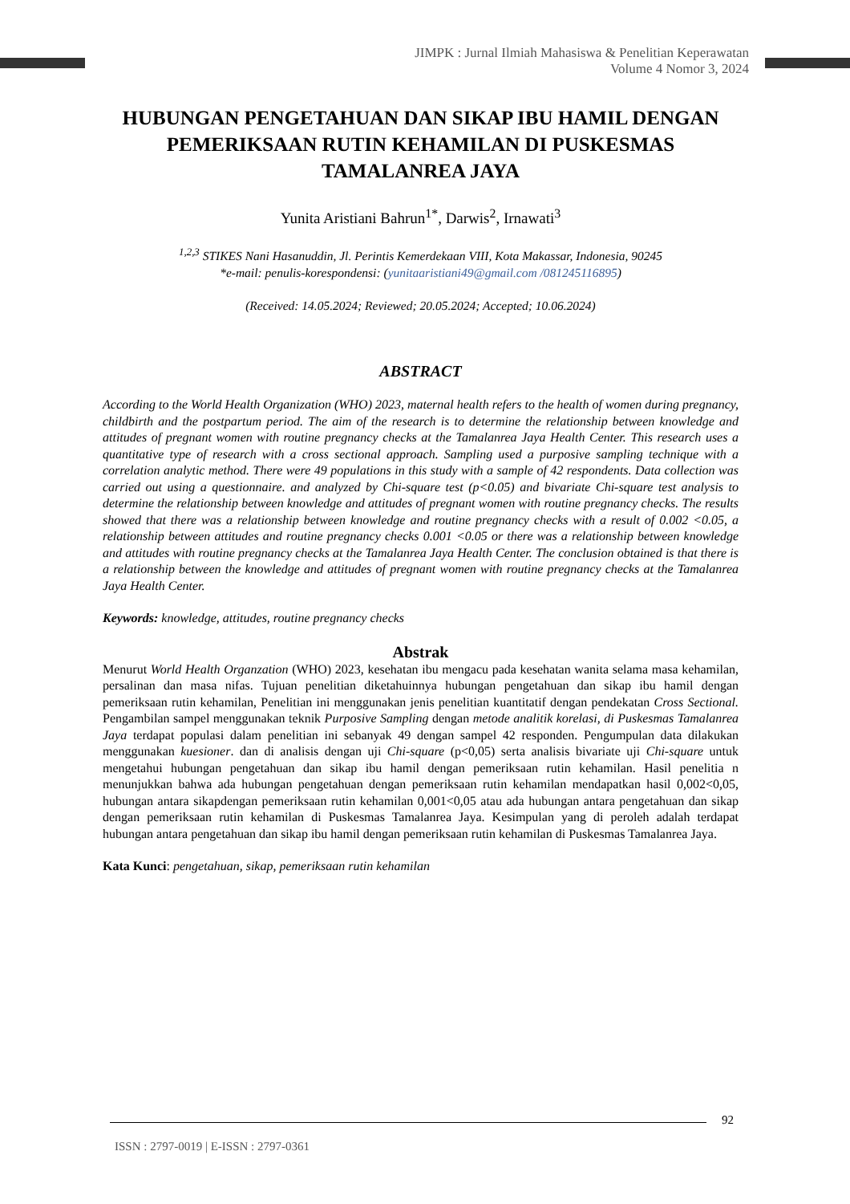JIMPK : Jurnal Ilmiah Mahasiswa & Penelitian Keperawatan
Volume 4 Nomor 3, 2024
HUBUNGAN PENGETAHUAN DAN SIKAP IBU HAMIL DENGAN PEMERIKSAAN RUTIN KEHAMILAN DI PUSKESMAS TAMALANREA JAYA
Yunita Aristiani Bahrun<sup>1*</sup>, Darwis<sup>2</sup>, Irnawati<sup>3</sup>
<sup>1,2,3</sup> STIKES Nani Hasanuddin, Jl. Perintis Kemerdekaan VIII, Kota Makassar, Indonesia, 90245
*e-mail: penulis-korespondensi: (yunitaaristiani49@gmail.com /081245116895)
(Received: 14.05.2024; Reviewed; 20.05.2024; Accepted; 10.06.2024)
ABSTRACT
According to the World Health Organization (WHO) 2023, maternal health refers to the health of women during pregnancy, childbirth and the postpartum period. The aim of the research is to determine the relationship between knowledge and attitudes of pregnant women with routine pregnancy checks at the Tamalanrea Jaya Health Center. This research uses a quantitative type of research with a cross sectional approach. Sampling used a purposive sampling technique with a correlation analytic method. There were 49 populations in this study with a sample of 42 respondents. Data collection was carried out using a questionnaire. and analyzed by Chi-square test (p<0.05) and bivariate Chi-square test analysis to determine the relationship between knowledge and attitudes of pregnant women with routine pregnancy checks. The results showed that there was a relationship between knowledge and routine pregnancy checks with a result of 0.002 <0.05, a relationship between attitudes and routine pregnancy checks 0.001 <0.05 or there was a relationship between knowledge and attitudes with routine pregnancy checks at the Tamalanrea Jaya Health Center. The conclusion obtained is that there is a relationship between the knowledge and attitudes of pregnant women with routine pregnancy checks at the Tamalanrea Jaya Health Center.
Keywords: knowledge, attitudes, routine pregnancy checks
Abstrak
Menurut World Health Organzation (WHO) 2023, kesehatan ibu mengacu pada kesehatan wanita selama masa kehamilan, persalinan dan masa nifas. Tujuan penelitian diketahuinnya hubungan pengetahuan dan sikap ibu hamil dengan pemeriksaan rutin kehamilan, Penelitian ini menggunakan jenis penelitian kuantitatif dengan pendekatan Cross Sectional. Pengambilan sampel menggunakan teknik Purposive Sampling dengan metode analitik korelasi, di Puskesmas Tamalanrea Jaya terdapat populasi dalam penelitian ini sebanyak 49 dengan sampel 42 responden. Pengumpulan data dilakukan menggunakan kuesioner. dan di analisis dengan uji Chi-square (p<0,05) serta analisis bivariate uji Chi-square untuk mengetahui hubungan pengetahuan dan sikap ibu hamil dengan pemeriksaan rutin kehamilan. Hasil penelitia n menunjukkan bahwa ada hubungan pengetahuan dengan pemeriksaan rutin kehamilan mendapatkan hasil 0,002<0,05, hubungan antara sikapdengan pemeriksaan rutin kehamilan 0,001<0,05 atau ada hubungan antara pengetahuan dan sikap dengan pemeriksaan rutin kehamilan di Puskesmas Tamalanrea Jaya. Kesimpulan yang di peroleh adalah terdapat hubungan antara pengetahuan dan sikap ibu hamil dengan pemeriksaan rutin kehamilan di Puskesmas Tamalanrea Jaya.
Kata Kunci: pengetahuan, sikap, pemeriksaan rutin kehamilan
92
ISSN : 2797-0019 | E-ISSN : 2797-0361